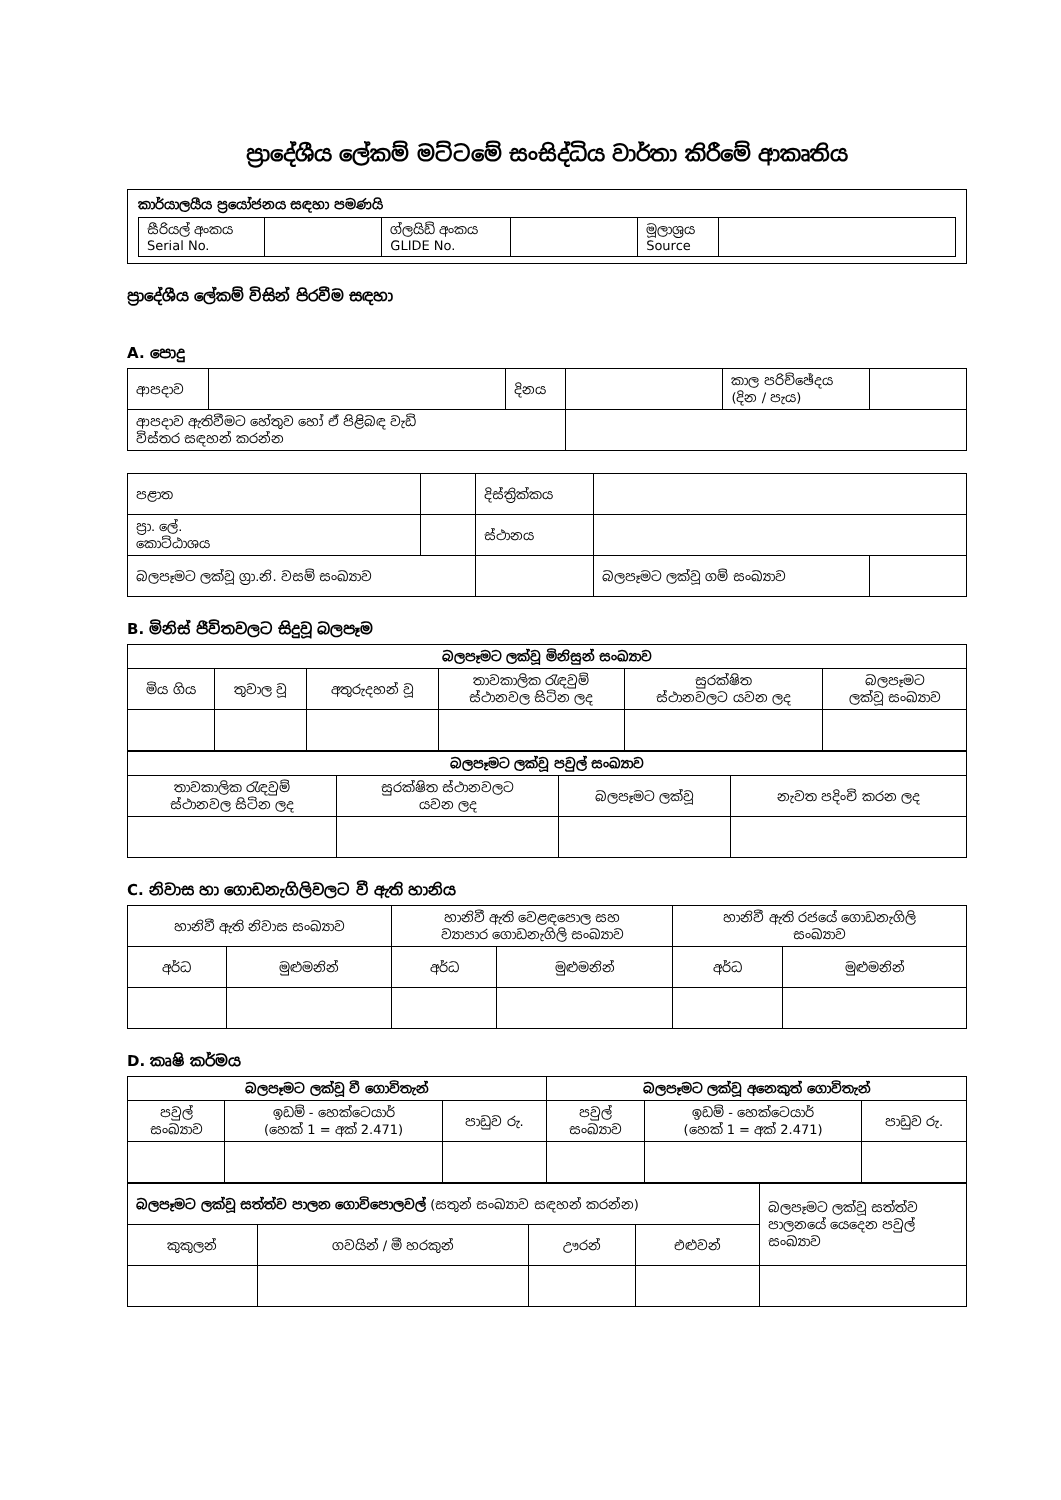ප්‍රාදේශීය ලේකම් මට්ටමේ සංසිද්ධිය වාර්තා කිරීමේ ආකෘතිය
කාර්යාලයීය ප්‍රයෝජනය සඳහා පමණයි
| සීරියල් අංකය Serial No. | | ග්ලයිඩ් අංකය GLIDE No. | | මූලාශ්‍රය Source | |
ප්‍රාදේශීය ලේකම් විසින් පිරවීම සඳහා
A. පොදු
| ආපදාව | | දිනය | | කාල පරිච්ඡේදය (දින / පැය) | |
| ආපදාව ඇතිවීමට හේතුව හෝ ඒ පිළිබඳ වැඩි විස්තර සඳහන් කරන්න | | | | | |
| පළාත | | | දිස්ත්‍රික්කය | | |
| ප්‍රා. ලේ. කොට්ඨාශය | | | ස්ථානය | | |
| බලපෑමට ලක්වූ ග්‍රා.නි. වසම් සංඛ්‍යාව | | | | බලපෑමට ලක්වූ ගම් සංඛ්‍යාව | |
B. මිනිස් ජීවිතවලට සිදුවූ බලපෑම
| බලපෑමට ලක්වූ මිනිසුන් සංඛ්‍යාව | | | | | |
| --- | --- | --- | --- | --- | --- |
| මිය ගිය | තුවාල වූ | අතුරුදහන් වූ | තාවකාලික රැඳවුම් ස්ථානවල සිටින ලද | සුරක්ෂිත ස්ථානවලට යවන ලද | බලපෑමට ලක්වූ සංඛ්‍යාව |
| බලපෑමට ලක්වූ පවුල් සංඛ්‍යාව | | | |
| --- | --- | --- | --- |
| තාවකාලික රැඳවුම් ස්ථානවල සිටින ලද | සුරක්ෂිත ස්ථානවලට යවන ලද | බලපෑමට ලක්වූ | නැවත පදිංචි කරන ලද |
C. නිවාස හා ගොඩනැගිලිවලට වී ඇති හානිය
| හානිවී ඇති නිවාස සංඛ්‍යාව | | හානිවී ඇති වෙළඳපොල සහ ව්‍යාපාර ගොඩනැගිලි සංඛ්‍යාව | | හානිවී ඇති රජයේ ගොඩනැගිලි සංඛ්‍යාව | |
| අර්ධ | මුළුමනින් | අර්ධ | මුළුමනින් | අර්ධ | මුළුමනින් |
D. කෘෂි කර්මය
| බලපෑමට ලක්වූ වී ගොවිතැන් | | | බලපෑමට ලක්වූ අනෙකුත් ගොවිතැන් | | |
| --- | --- | --- | --- | --- | --- |
| පවුල් සංඛ්‍යාව | ඉඩම් - හෙක්ටෙයාර් (හෙක් 1 = අක් 2.471) | පාඩුව රු. | පවුල් සංඛ්‍යාව | ඉඩම් - හෙක්ටෙයාර් (හෙක් 1 = අක් 2.471) | පාඩුව රු. |
| බලපෑමට ලක්වූ සත්ත්ව පාලන ගොවිපොලවල් (සතුන් සංඛ්‍යාව සඳහන් කරන්න) | | | | බලපෑමට ලක්වූ සත්ත්ව පාලනයේ යෙදෙන පවුල් සංඛ්‍යාව |
| කුකුලන් | ගවයින් / මී හරකුන් | ඌරන් | එළුවන් | |